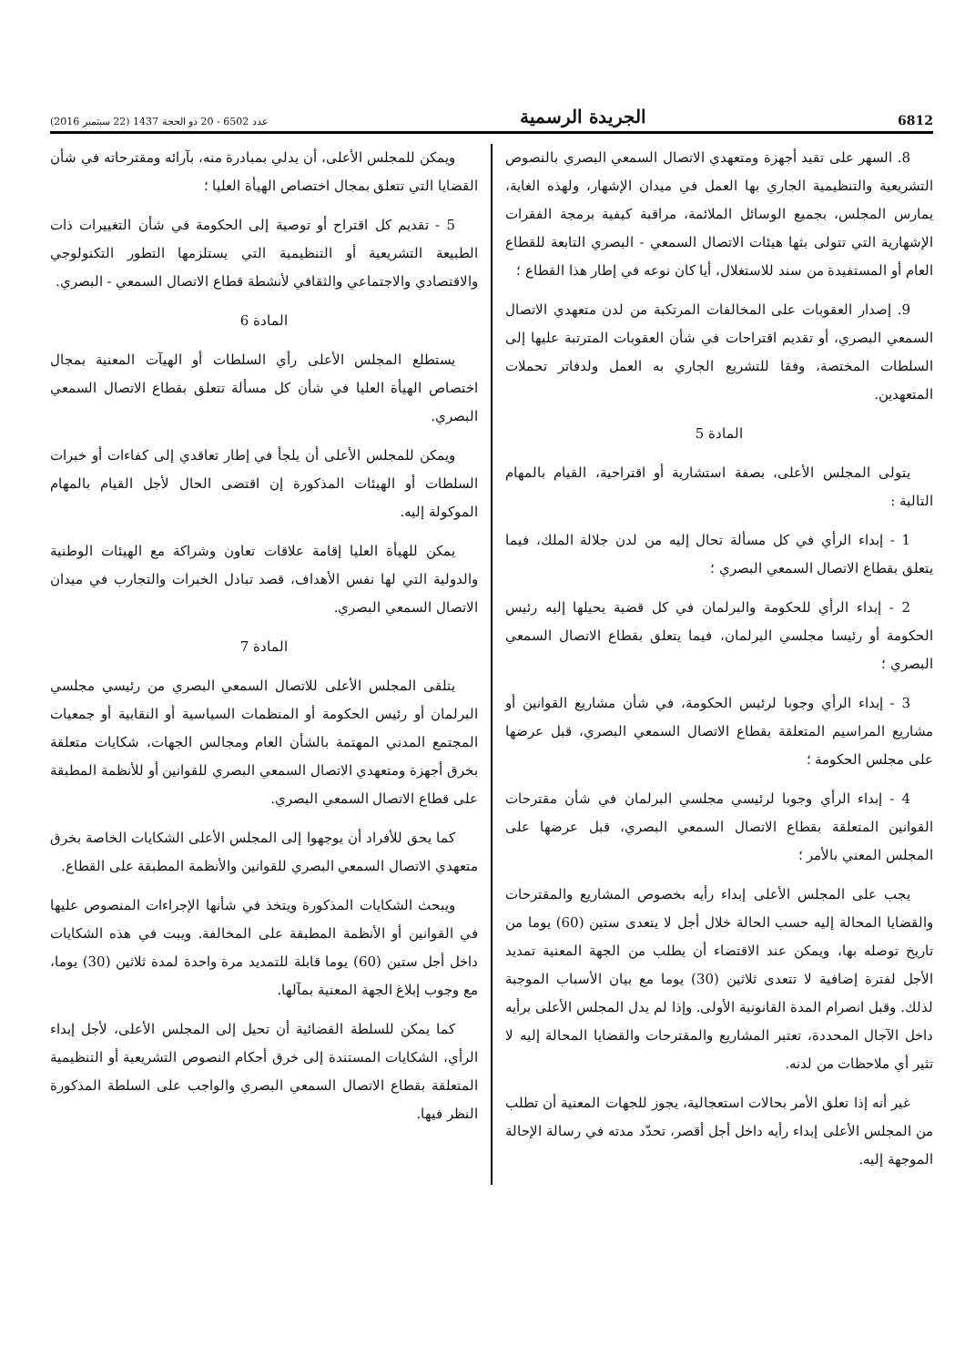6812 الجريدة الرسمية عدد 6502 - 20 ذو الحجة 1437 (22 سبتمبر 2016)
8. السهر على تقيد أجهزة ومتعهدي الاتصال السمعي البصري بالنصوص التشريعية والتنظيمية الجاري بها العمل في ميدان الإشهار، ولهذه الغاية، يمارس المجلس، بجميع الوسائل الملائمة، مراقبة كيفية برمجة الفقرات الإشهارية التي تتولى بثها هيئات الاتصال السمعي - البصري التابعة للقطاع العام أو المستفيدة من سند للاستغلال، أيا كان نوعه في إطار هذا القطاع ؛
9. إصدار العقوبات على المخالفات المرتكبة من لدن متعهدي الاتصال السمعي البصري، أو تقديم اقتراحات في شأن العقوبات المترتبة عليها إلى السلطات المختصة، وفقا للتشريع الجاري به العمل ولدفاتر تحملات المتعهدين.
المادة 5
يتولى المجلس الأعلى، بصفة استشارية أو اقتراحية، القيام بالمهام التالية :
1 - إبداء الرأي في كل مسألة تحال إليه من لدن جلالة الملك، فيما يتعلق بقطاع الاتصال السمعي البصري ؛
2 - إبداء الرأي للحكومة والبرلمان في كل قضية يحيلها إليه رئيس الحكومة أو رئيسا مجلسي البرلمان، فيما يتعلق بقطاع الاتصال السمعي البصري ؛
3 - إبداء الرأي وجوبا لرئيس الحكومة، في شأن مشاريع القوانين أو مشاريع المراسيم المتعلقة بقطاع الاتصال السمعي البصري، قبل عرضها على مجلس الحكومة ؛
4 - إبداء الرأي وجوبا لرئيسي مجلسي البرلمان في شأن مقترحات القوانين المتعلقة بقطاع الاتصال السمعي البصري، قبل عرضها على المجلس المعني بالأمر ؛
يجب على المجلس الأعلى إبداء رأيه بخصوص المشاريع والمقترحات والقضايا المحالة إليه حسب الحالة خلال أجل لا يتعدى ستين (60) يوما من تاريخ توصله بها، ويمكن عند الاقتضاء أن يطلب من الجهة المعنية تمديد الأجل لفترة إضافية لا تتعدى ثلاثين (30) يوما مع بيان الأسباب الموجبة لذلك. وقبل انصرام المدة القانونية الأولى. وإذا لم يدل المجلس الأعلى برأيه داخل الآجال المحددة، تعتبر المشاريع والمقترحات والقضايا المحالة إليه لا تثير أي ملاحظات من لدنه.
غير أنه إذا تعلق الأمر بحالات استعجالية، يجوز للجهات المعنية أن تطلب من المجلس الأعلى إبداء رأيه داخل أجل أقصر، تحدّد مدته في رسالة الإحالة الموجهة إليه.
ويمكن للمجلس الأعلى، أن يدلي بمبادرة منه، بآرائه ومقترحاته في شأن القضايا التي تتعلق بمجال اختصاص الهيأة العليا ؛
5 - تقديم كل اقتراح أو توصية إلى الحكومة في شأن التغييرات ذات الطبيعة التشريعية أو التنظيمية التي يستلزمها التطور التكنولوجي والاقتصادي والاجتماعي والثقافي لأنشطة قطاع الاتصال السمعي - البصري.
المادة 6
يستطلع المجلس الأعلى رأي السلطات أو الهيآت المعنية بمجال اختصاص الهيأة العليا في شأن كل مسألة تتعلق بقطاع الاتصال السمعي البصري.
ويمكن للمجلس الأعلى أن يلجأ في إطار تعاقدي إلى كفاءات أو خبرات السلطات أو الهيئات المذكورة إن اقتضى الحال لأجل القيام بالمهام الموكولة إليه.
يمكن للهيأة العليا إقامة علاقات تعاون وشراكة مع الهيئات الوطنية والدولية التي لها نفس الأهداف، قصد تبادل الخبرات والتجارب في ميدان الاتصال السمعي البصري.
المادة 7
يتلقى المجلس الأعلى للاتصال السمعي البصري من رئيسي مجلسي البرلمان أو رئيس الحكومة أو المنظمات السياسية أو النقابية أو جمعيات المجتمع المدني المهتمة بالشأن العام ومجالس الجهات، شكايات متعلقة بخرق أجهزة ومتعهدي الاتصال السمعي البصري للقوانين أو للأنظمة المطبقة على قطاع الاتصال السمعي البصري.
كما يحق للأفراد أن يوجهوا إلى المجلس الأعلى الشكايات الخاصة بخرق متعهدي الاتصال السمعي البصري للقوانين والأنظمة المطبقة على القطاع.
ويبحث الشكايات المذكورة ويتخذ في شأنها الإجراءات المنصوص عليها في القوانين أو الأنظمة المطبقة على المخالفة. ويبت في هذه الشكايات داخل أجل ستين (60) يوما قابلة للتمديد مرة واحدة لمدة ثلاثين (30) يوما، مع وجوب إبلاغ الجهة المعنية بمآلها.
كما يمكن للسلطة القضائية أن تحيل إلى المجلس الأعلى، لأجل إبداء الرأي، الشكايات المستندة إلى خرق أحكام النصوص التشريعية أو التنظيمية المتعلقة بقطاع الاتصال السمعي البصري والواجب على السلطة المذكورة النظر فيها.